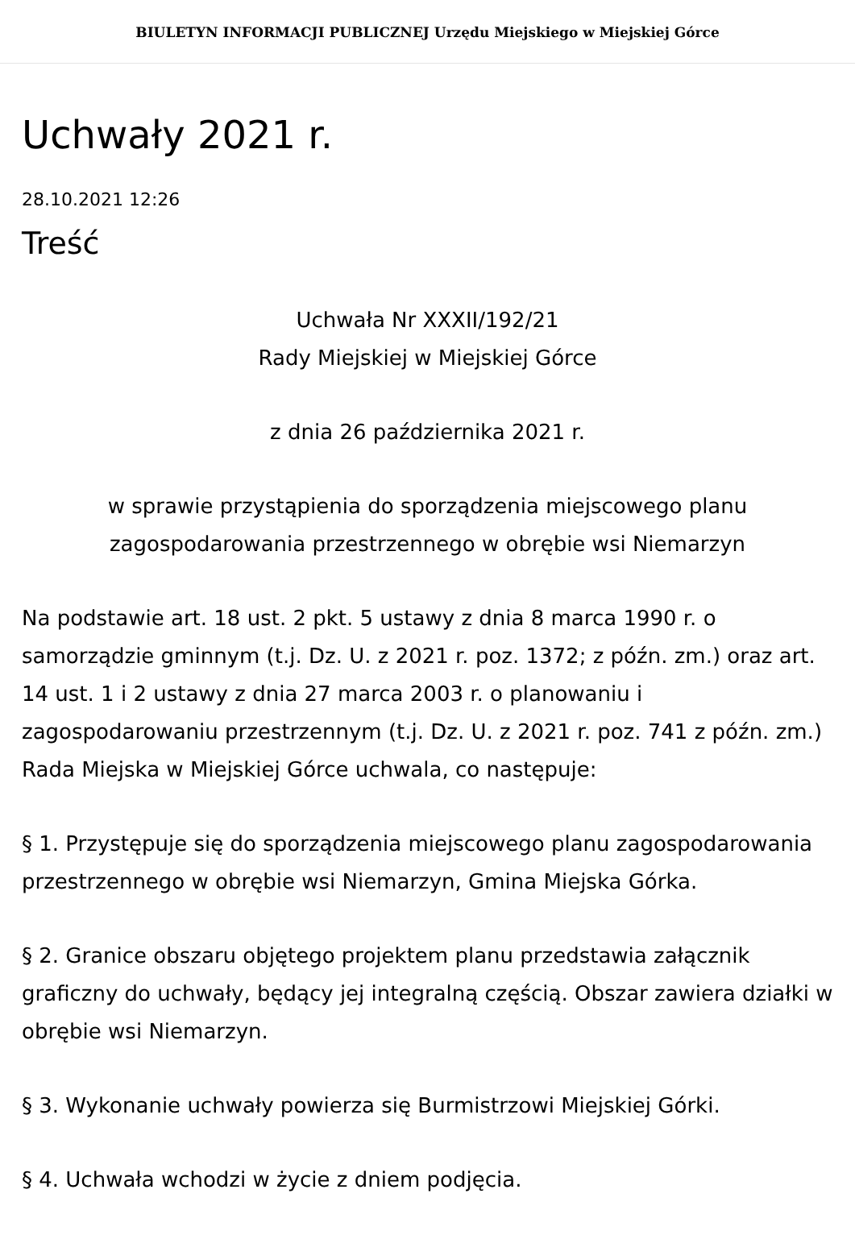BIULETYN INFORMACJI PUBLICZNEJ Urzędu Miejskiego w Miejskiej Górce
Uchwały 2021 r.
28.10.2021 12:26
Treść
Uchwała Nr XXXII/192/21
Rady Miejskiej w Miejskiej Górce
z dnia 26 października 2021 r.
w sprawie przystąpienia do sporządzenia miejscowego planu
zagospodarowania przestrzennego w obrębie wsi Niemarzyn
Na podstawie art. 18 ust. 2 pkt. 5 ustawy z dnia 8 marca 1990 r. o samorządzie gminnym (t.j. Dz. U. z 2021 r. poz. 1372; z późn. zm.) oraz art. 14 ust. 1 i 2 ustawy z dnia 27 marca 2003 r. o planowaniu i zagospodarowaniu przestrzennym (t.j. Dz. U. z 2021 r. poz. 741 z późn. zm.) Rada Miejska w Miejskiej Górce uchwala, co następuje:
§ 1. Przystępuje się do sporządzenia miejscowego planu zagospodarowania przestrzennego w obrębie wsi Niemarzyn, Gmina Miejska Górka.
§ 2. Granice obszaru objętego projektem planu przedstawia załącznik graficzny do uchwały, będący jej integralną częścią. Obszar zawiera działki w obrębie wsi Niemarzyn.
§ 3. Wykonanie uchwały powierza się Burmistrzowi Miejskiej Górki.
§ 4. Uchwała wchodzi w życie z dniem podjęcia.